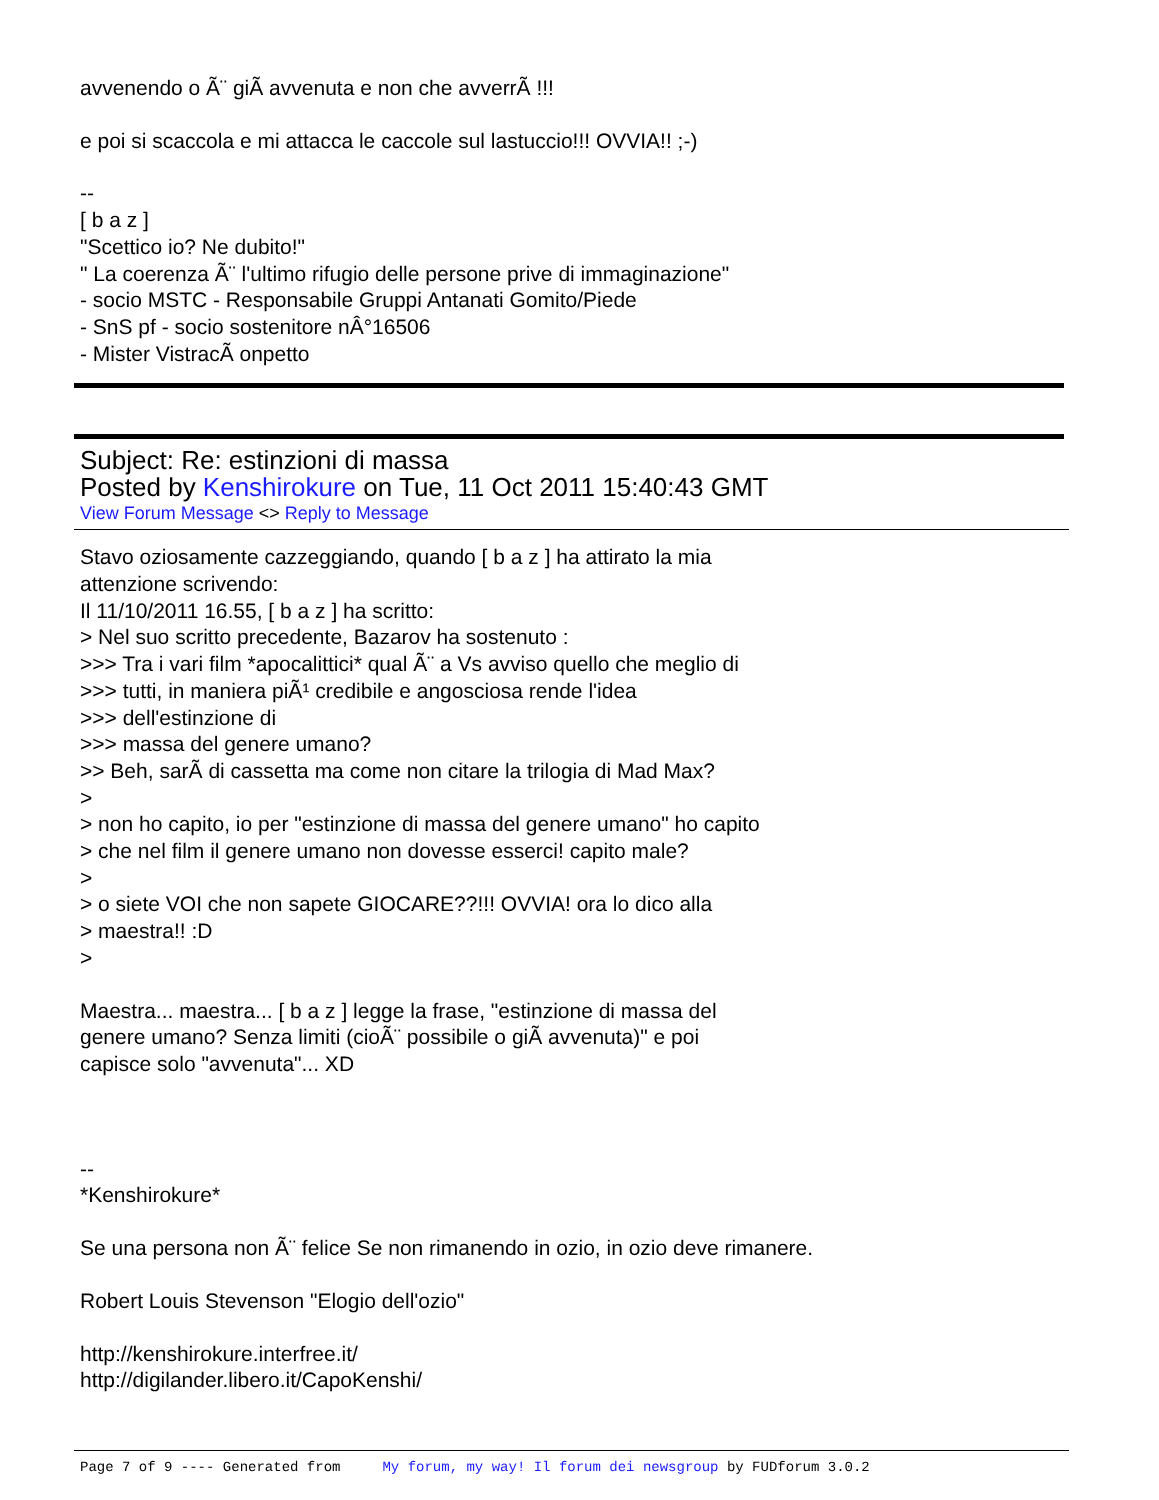avvenendo o Ã¨ giÃ avvenuta e non che avverrÃ !!!
e poi si scaccola e mi attacca le caccole sul lastuccio!!! OVVIA!! ;-)
--
[ b a z ]
"Scettico io? Ne dubito!"
" La coerenza Ã¨ l'ultimo rifugio delle persone prive di immaginazione"
- socio MSTC - Responsabile Gruppi Antanati Gomito/Piede
- SnS pf - socio sostenitore nÂ°16506
- Mister VistracÃ onpetto
Subject: Re: estinzioni di massa
Posted by Kenshirokure on Tue, 11 Oct 2011 15:40:43 GMT
View Forum Message <> Reply to Message
Stavo oziosamente cazzeggiando, quando [ b a z ] ha attirato la mia
attenzione scrivendo:
Il 11/10/2011 16.55, [ b a z ] ha scritto:
> Nel suo scritto precedente, Bazarov ha sostenuto :
>>> Tra i vari film *apocalittici* qual Ã¨ a Vs avviso quello che meglio di
>>> tutti, in maniera piÃ¹ credibile e angosciosa rende l'idea
>>> dell'estinzione di
>>> massa del genere umano?
>> Beh, sarÃ di cassetta ma come non citare la trilogia di Mad Max?
>
> non ho capito, io per "estinzione di massa del genere umano" ho capito
> che nel film il genere umano non dovesse esserci! capito male?
>
> o siete VOI che non sapete GIOCARE??!!! OVVIA! ora lo dico alla
> maestra!! :D
>
Maestra... maestra... [ b a z ] legge la frase, "estinzione di massa del
genere umano? Senza limiti (cioÃ¨ possibile o giÃ avvenuta)" e poi
capisce solo "avvenuta"... XD
--
*Kenshirokure*
Se una persona non Ã¨ felice Se non rimanendo in ozio, in ozio deve rimanere.
Robert Louis Stevenson "Elogio dell'ozio"
http://kenshirokure.interfree.it/
http://digilander.libero.it/CapoKenshi/
Page 7 of 9 ---- Generated from My forum, my way! Il forum dei newsgroup by FUDforum 3.0.2